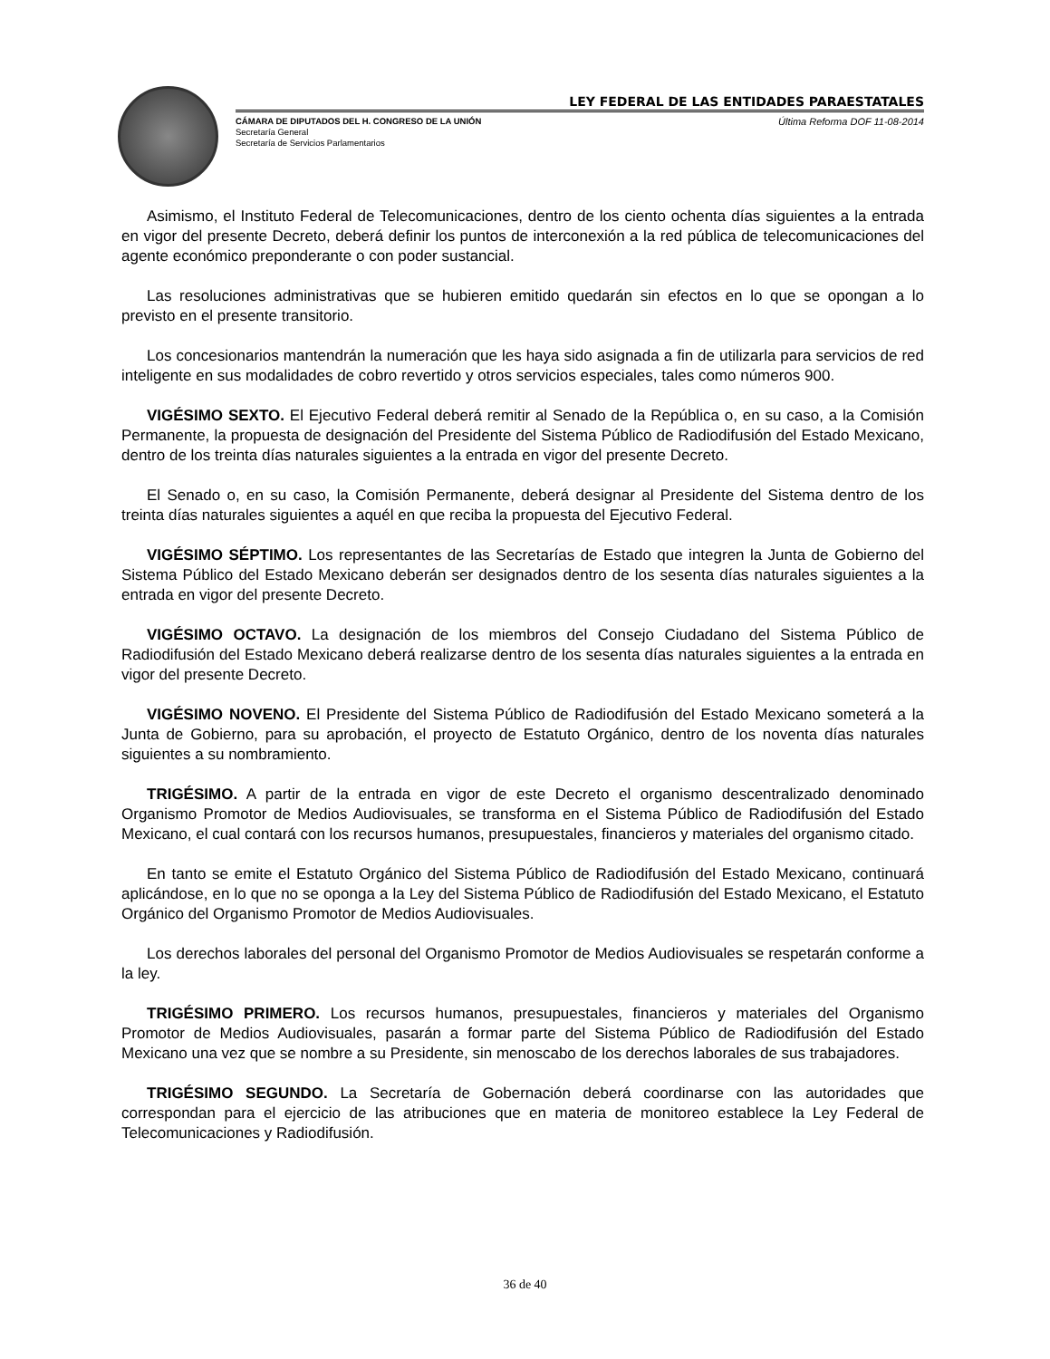LEY FEDERAL DE LAS ENTIDADES PARAESTATALES
CÁMARA DE DIPUTADOS DEL H. CONGRESO DE LA UNIÓN Última Reforma DOF 11-08-2014
Secretaría General
Secretaría de Servicios Parlamentarios
Asimismo, el Instituto Federal de Telecomunicaciones, dentro de los ciento ochenta días siguientes a la entrada en vigor del presente Decreto, deberá definir los puntos de interconexión a la red pública de telecomunicaciones del agente económico preponderante o con poder sustancial.
Las resoluciones administrativas que se hubieren emitido quedarán sin efectos en lo que se opongan a lo previsto en el presente transitorio.
Los concesionarios mantendrán la numeración que les haya sido asignada a fin de utilizarla para servicios de red inteligente en sus modalidades de cobro revertido y otros servicios especiales, tales como números 900.
VIGÉSIMO SEXTO. El Ejecutivo Federal deberá remitir al Senado de la República o, en su caso, a la Comisión Permanente, la propuesta de designación del Presidente del Sistema Público de Radiodifusión del Estado Mexicano, dentro de los treinta días naturales siguientes a la entrada en vigor del presente Decreto.
El Senado o, en su caso, la Comisión Permanente, deberá designar al Presidente del Sistema dentro de los treinta días naturales siguientes a aquél en que reciba la propuesta del Ejecutivo Federal.
VIGÉSIMO SÉPTIMO. Los representantes de las Secretarías de Estado que integren la Junta de Gobierno del Sistema Público del Estado Mexicano deberán ser designados dentro de los sesenta días naturales siguientes a la entrada en vigor del presente Decreto.
VIGÉSIMO OCTAVO. La designación de los miembros del Consejo Ciudadano del Sistema Público de Radiodifusión del Estado Mexicano deberá realizarse dentro de los sesenta días naturales siguientes a la entrada en vigor del presente Decreto.
VIGÉSIMO NOVENO. El Presidente del Sistema Público de Radiodifusión del Estado Mexicano someterá a la Junta de Gobierno, para su aprobación, el proyecto de Estatuto Orgánico, dentro de los noventa días naturales siguientes a su nombramiento.
TRIGÉSIMO. A partir de la entrada en vigor de este Decreto el organismo descentralizado denominado Organismo Promotor de Medios Audiovisuales, se transforma en el Sistema Público de Radiodifusión del Estado Mexicano, el cual contará con los recursos humanos, presupuestales, financieros y materiales del organismo citado.
En tanto se emite el Estatuto Orgánico del Sistema Público de Radiodifusión del Estado Mexicano, continuará aplicándose, en lo que no se oponga a la Ley del Sistema Público de Radiodifusión del Estado Mexicano, el Estatuto Orgánico del Organismo Promotor de Medios Audiovisuales.
Los derechos laborales del personal del Organismo Promotor de Medios Audiovisuales se respetarán conforme a la ley.
TRIGÉSIMO PRIMERO. Los recursos humanos, presupuestales, financieros y materiales del Organismo Promotor de Medios Audiovisuales, pasarán a formar parte del Sistema Público de Radiodifusión del Estado Mexicano una vez que se nombre a su Presidente, sin menoscabo de los derechos laborales de sus trabajadores.
TRIGÉSIMO SEGUNDO. La Secretaría de Gobernación deberá coordinarse con las autoridades que correspondan para el ejercicio de las atribuciones que en materia de monitoreo establece la Ley Federal de Telecomunicaciones y Radiodifusión.
36 de 40